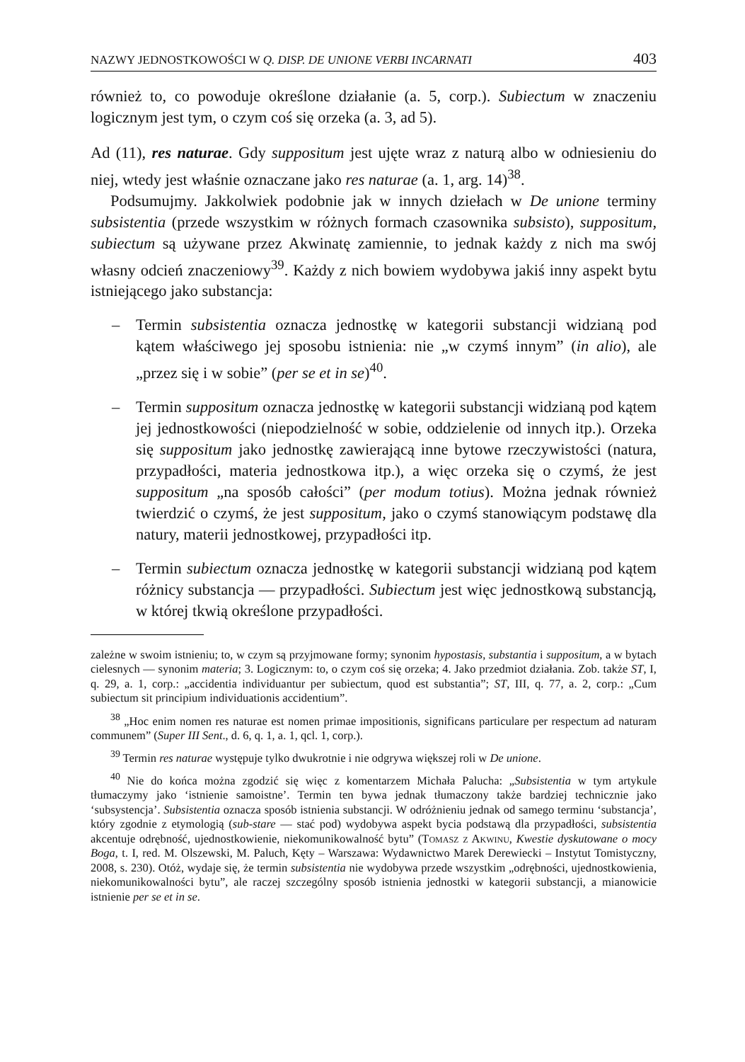NAZWY JEDNOSTKOWOŚCI W Q. DISP. DE UNIONE VERBI INCARNATI 403
również to, co powoduje określone działanie (a. 5, corp.). Subiectum w znaczeniu logicznym jest tym, o czym coś się orzeka (a. 3, ad 5).
Ad (11), res naturae. Gdy suppositum jest ujęte wraz z naturą albo w odniesieniu do niej, wtedy jest właśnie oznaczane jako res naturae (a. 1, arg. 14)<sup>38</sup>.
Podsumujmy. Jakkolwiek podobnie jak w innych dziełach w De unione terminy subsistentia (przede wszystkim w różnych formach czasownika subsisto), suppositum, subiectum są używane przez Akwinatę zamiennie, to jednak każdy z nich ma swój własny odcień znaczeniowy<sup>39</sup>. Każdy z nich bowiem wydobywa jakiś inny aspekt bytu istniejącego jako substancja:
– Termin subsistentia oznacza jednostkę w kategorii substancji widzianą pod kątem właściwego jej sposobu istnienia: nie „w czymś innym” (in alio), ale „przez się i w sobie” (per se et in se)<sup>40</sup>.
– Termin suppositum oznacza jednostkę w kategorii substancji widzianą pod kątem jej jednostkowości (niepodzielność w sobie, oddzielenie od innych itp.). Orzeka się suppositum jako jednostkę zawierającą inne bytowe rzeczywistości (natura, przypadłości, materia jednostkowa itp.), a więc orzeka się o czymś, że jest suppositum „na sposób całości” (per modum totius). Można jednak również twierdzić o czymś, że jest suppositum, jako o czymś stanowiącym podstawę dla natury, materii jednostkowej, przypadłości itp.
– Termin subiectum oznacza jednostkę w kategorii substancji widzianą pod kątem różnicy substancja — przypadłości. Subiectum jest więc jednostkową substancją, w której tkwią określone przypadłości.
zależne w swoim istnieniu; to, w czym są przyjmowane formy; synonim hypostasis, substantia i suppositum, a w bytach cielesnych — synonim materia; 3. Logicznym: to, o czym coś się orzeka; 4. Jako przedmiot działania. Zob. także ST, I, q. 29, a. 1, corp.: „accidentia individuantur per subiectum, quod est substantia”; ST, III, q. 77, a. 2, corp.: „Cum subiectum sit principium individuationis accidentium”.
<sup>38</sup> „Hoc enim nomen res naturae est nomen primae impositionis, significans particulare per respectum ad naturam communem” (Super III Sent., d. 6, q. 1, a. 1, qcl. 1, corp.).
<sup>39</sup> Termin res naturae występuje tylko dwukrotnie i nie odgrywa większej roli w De unione.
<sup>40</sup> Nie do końca można zgodzić się więc z komentarzem Michała Palucha: „Subsistentia w tym artykule tłumaczymy jako ‘istnienie samoistne’. Termin ten bywa jednak tłumaczony także bardziej technicznie jako ‘subsystencja’. Subsistentia oznacza sposób istnienia substancji. W odróżnieniu jednak od samego terminu ‘substancja’, który zgodnie z etymologią (sub-stare — stać pod) wydobywa aspekt bycia podstawą dla przypadłości, subsistentia akcentuje odrębność, ujednostkowienie, niekomunikowalność bytu” (Tomasz z Akwinu, Kwestie dyskutowane o mocy Boga, t. I, red. M. Olszewski, M. Paluch, Kęty – Warszawa: Wydawnictwo Marek Derewiecki – Instytut Tomistyczny, 2008, s. 230). Otóż, wydaje się, że termin subsistentia nie wydobywa przede wszystkim „odrębności, ujednostkowienia, niekomunikowalności bytu”, ale raczej szczególny sposób istnienia jednostki w kategorii substancji, a mianowicie istnienie per se et in se.